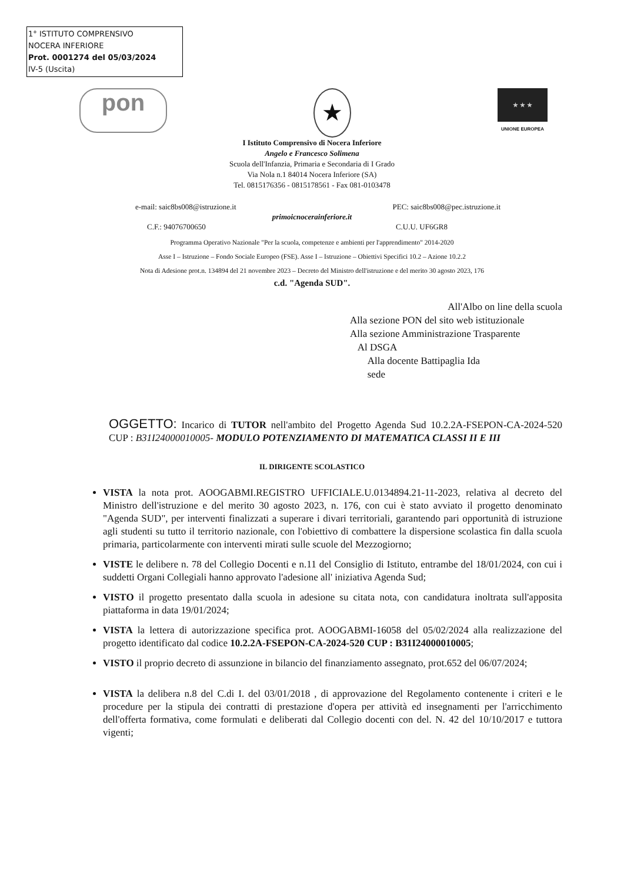1° ISTITUTO COMPRENSIVO
NOCERA INFERIORE
Prot. 0001274 del 05/03/2024
IV-5 (Uscita)
pon
★
★ ★ ★
UNIONE EUROPEA
I Istituto Comprensivo di Nocera Inferiore
Angelo e Francesco Solimena
Scuola dell'Infanzia, Primaria e Secondaria di I Grado
Via Nola n.1 84014 Nocera Inferiore (SA)
Tel. 0815176356 - 0815178561 - Fax 081-0103478
e-mail: saic8bs008@istruzione.it PEC: saic8bs008@pec.istruzione.it
primoicnocerainferiore.it
C.F.: 94076700650 C.U.U. UF6GR8
Programma Operativo Nazionale "Per la scuola, competenze e ambienti per l'apprendimento" 2014-2020
Asse I – Istruzione – Fondo Sociale Europeo (FSE). Asse I – Istruzione – Obiettivi Specifici 10.2 – Azione 10.2.2
Nota di Adesione prot.n. 134894 del 21 novembre 2023 – Decreto del Ministro dell'istruzione e del merito 30 agosto 2023, 176
c.d. "Agenda SUD".
All'Albo on line della scuola
Alla sezione PON del sito web istituzionale
Alla sezione Amministrazione Trasparente
Al DSGA
Alla docente Battipaglia Ida
sede
OGGETTO: Incarico di TUTOR nell'ambito del Progetto Agenda Sud 10.2.2A-FSEPON-CA-2024-520 CUP : B31I24000010005- MODULO POTENZIAMENTO DI MATEMATICA CLASSI II E III
IL DIRIGENTE SCOLASTICO
VISTA la nota prot. AOOGABMI.REGISTRO UFFICIALE.U.0134894.21-11-2023, relativa al decreto del Ministro dell'istruzione e del merito 30 agosto 2023, n. 176, con cui è stato avviato il progetto denominato "Agenda SUD", per interventi finalizzati a superare i divari territoriali, garantendo pari opportunità di istruzione agli studenti su tutto il territorio nazionale, con l'obiettivo di combattere la dispersione scolastica fin dalla scuola primaria, particolarmente con interventi mirati sulle scuole del Mezzogiorno;
VISTE le delibere n. 78 del Collegio Docenti e n.11 del Consiglio di Istituto, entrambe del 18/01/2024, con cui i suddetti Organi Collegiali hanno approvato l'adesione all' iniziativa Agenda Sud;
VISTO il progetto presentato dalla scuola in adesione su citata nota, con candidatura inoltrata sull'apposita piattaforma in data 19/01/2024;
VISTA la lettera di autorizzazione specifica prot. AOOGABMI-16058 del 05/02/2024 alla realizzazione del progetto identificato dal codice 10.2.2A-FSEPON-CA-2024-520 CUP : B31I24000010005;
VISTO il proprio decreto di assunzione in bilancio del finanziamento assegnato, prot.652 del 06/07/2024;
VISTA la delibera n.8 del C.di I. del 03/01/2018 , di approvazione del Regolamento contenente i criteri e le procedure per la stipula dei contratti di prestazione d'opera per attività ed insegnamenti per l'arricchimento dell'offerta formativa, come formulati e deliberati dal Collegio docenti con del. N. 42 del 10/10/2017 e tuttora vigenti;